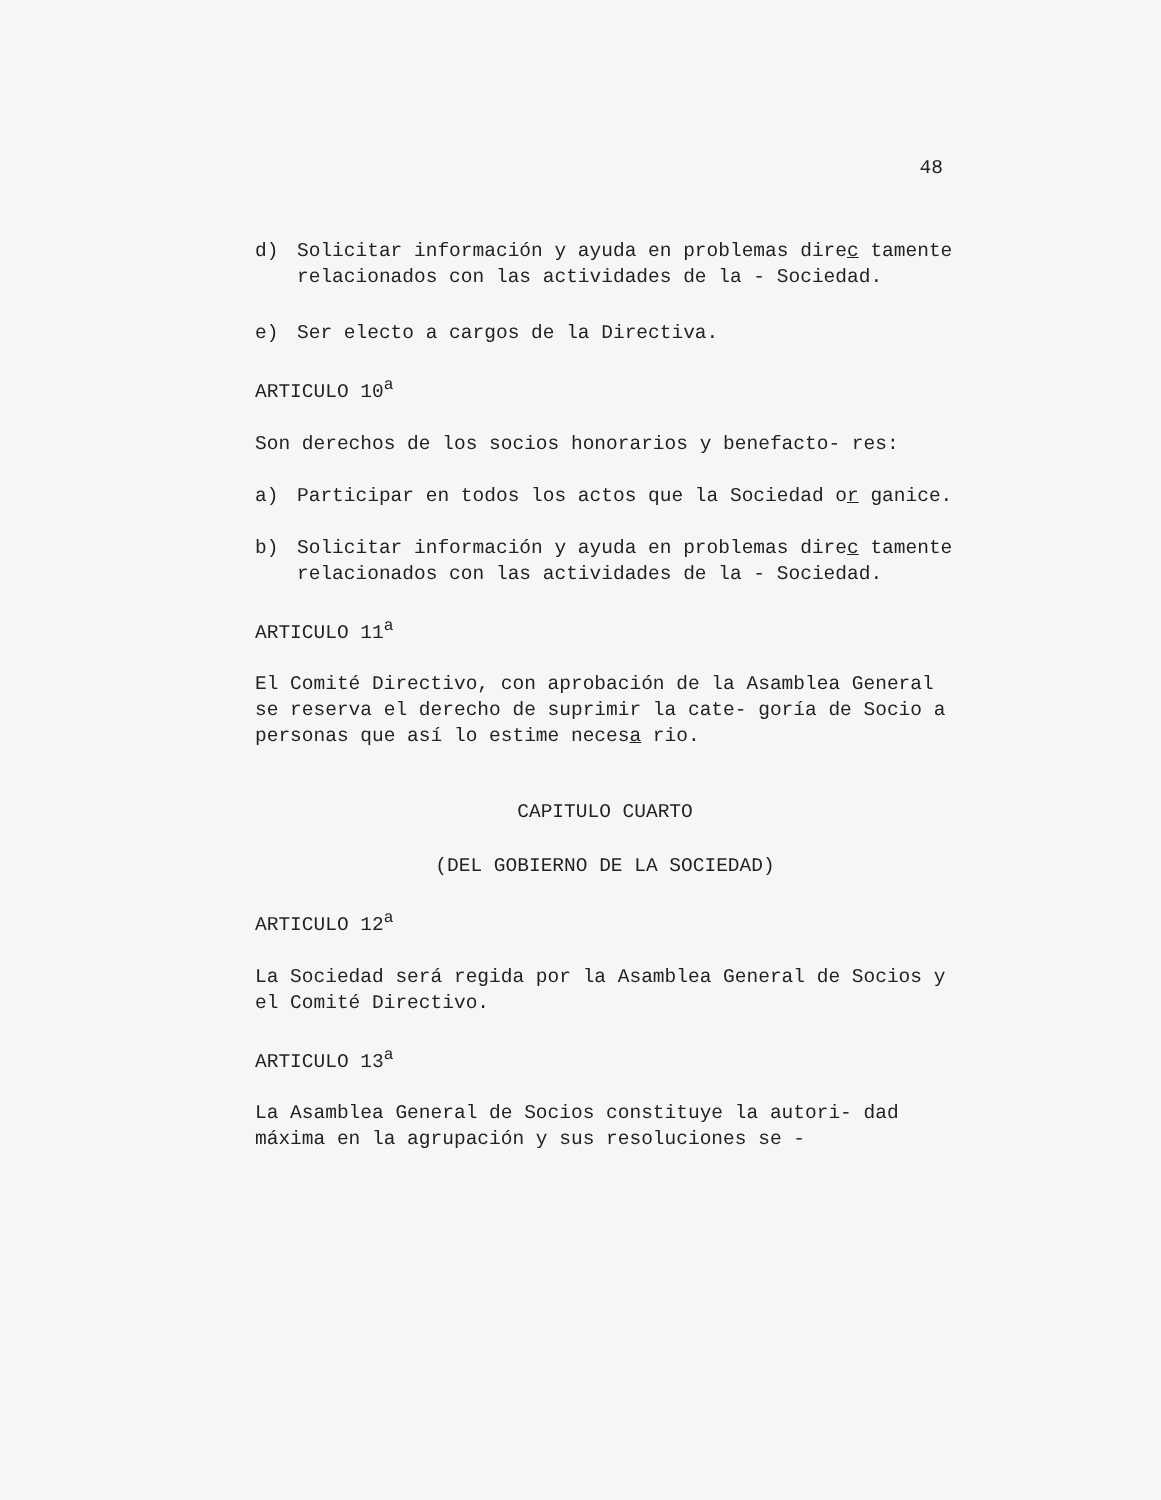48
d) Solicitar información y ayuda en problemas direc tamente relacionados con las actividades de la - Sociedad.
e) Ser electo a cargos de la Directiva.
ARTICULO 10<sup>a</sup>
Son derechos de los socios honorarios y benefacto- res:
a) Participar en todos los actos que la Sociedad or ganice.
b) Solicitar información y ayuda en problemas direc tamente relacionados con las actividades de la - Sociedad.
ARTICULO 11<sup>a</sup>
El Comité Directivo, con aprobación de la Asamblea General se reserva el derecho de suprimir la cate- goría de Socio a personas que así lo estime necesa rio.
CAPITULO CUARTO
(DEL GOBIERNO DE LA SOCIEDAD)
ARTICULO 12<sup>a</sup>
La Sociedad será regida por la Asamblea General de Socios y el Comité Directivo.
ARTICULO 13<sup>a</sup>
La Asamblea General de Socios constituye la autori- dad máxima en la agrupación y sus resoluciones se -